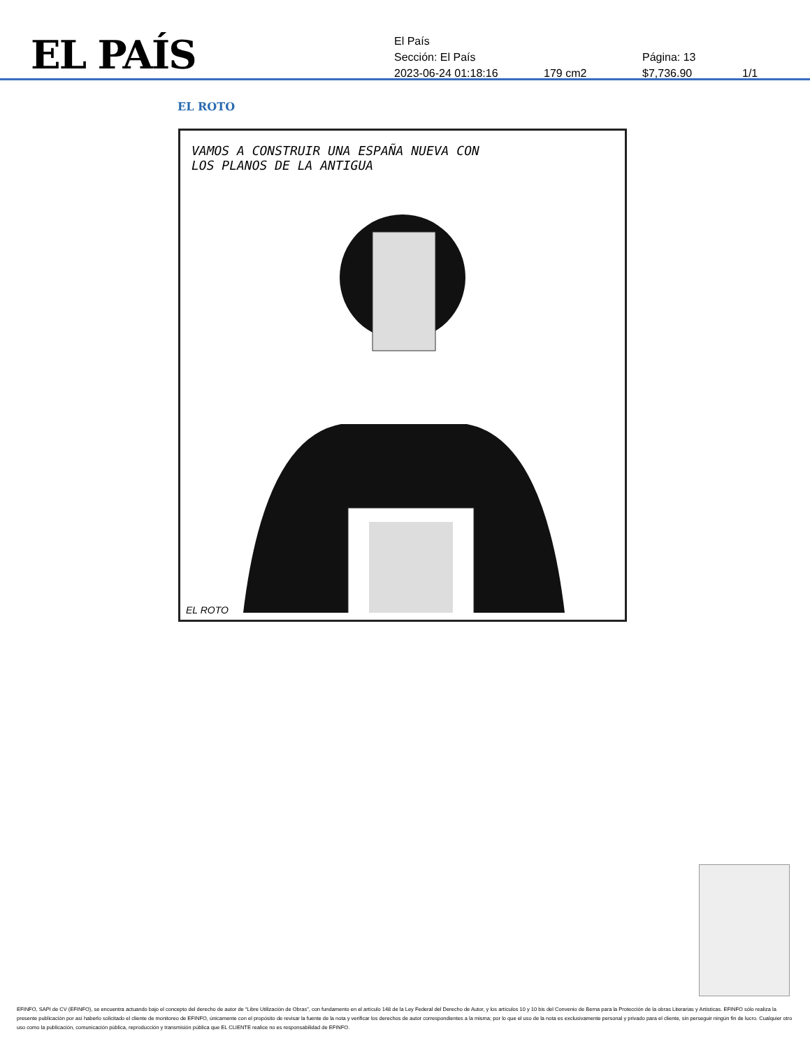EL PAÍS
El País
Sección: El País Página: 13
2023-06-24 01:18:16 179 cm2 $7,736.90 1/1
EL ROTO
VAMOS A CONSTRUIR UNA ESPAÑA NUEVA CON
LOS PLANOS DE LA ANTIGUA
EL ROTO
EFINFO, SAPI de CV (EFINFO), se encuentra actuando bajo el concepto del derecho de autor de “Libre Utilización de Obras”, con fundamento en el artículo 148 de la Ley Federal del Derecho de Autor, y los artículos 10 y 10 bis del Convenio de Berna para la Protección de la obras Literarias y Artísticas. EFINFO sólo realiza la presente publicación por así haberlo solicitado el cliente de monitoreo de EFINFO, únicamente con el propósito de revisar la fuente de la nota y verificar los derechos de autor correspondientes a la misma; por lo que el uso de la nota es exclusivamente personal y privado para el cliente, sin perseguir ningún fin de lucro. Cualquier otro uso como la publicación, comunicación pública, reproducción y transmisión pública que EL CLIENTE realice no es responsabilidad de EFINFO.